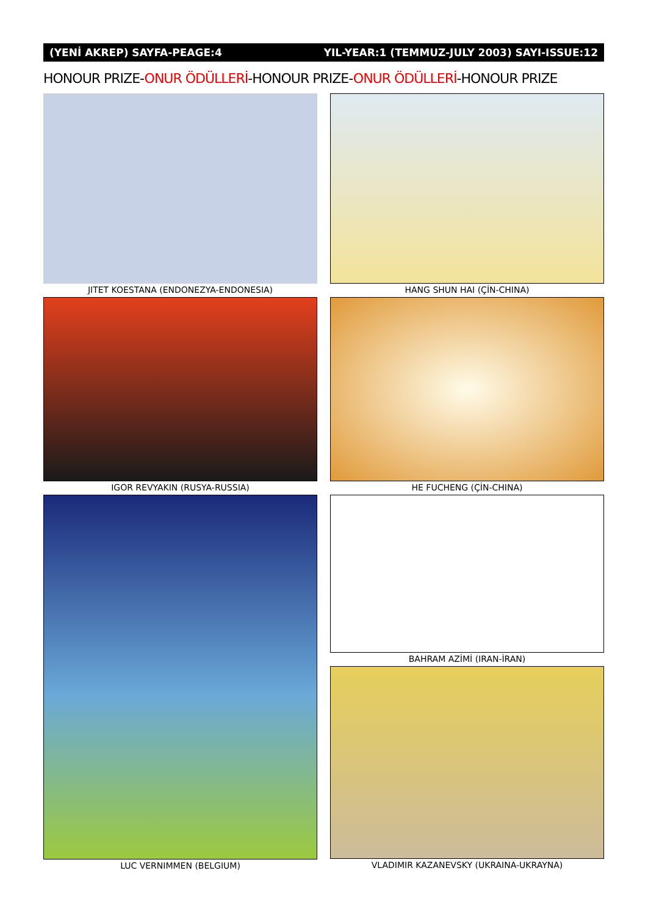(YENİ AKREP) SAYFA-PEAGE:4 YIL-YEAR:1 (TEMMUZ-JULY 2003) SAYI-ISSUE:12
HONOUR PRIZE-ONUR ÖDÜLLERİ-HONOUR PRIZE-ONUR ÖDÜLLERİ-HONOUR PRIZE
JITET KOESTANA (ENDONEZYA-ENDONESIA)
IGOR REVYAKIN (RUSYA-RUSSIA)
LUC VERNIMMEN (BELGIUM)
HANG SHUN HAI (ÇİN-CHINA)
HE FUCHENG (ÇİN-CHINA)
BAHRAM AZİMİ (IRAN-İRAN)
VLADIMIR KAZANEVSKY (UKRAINA-UKRAYNA)